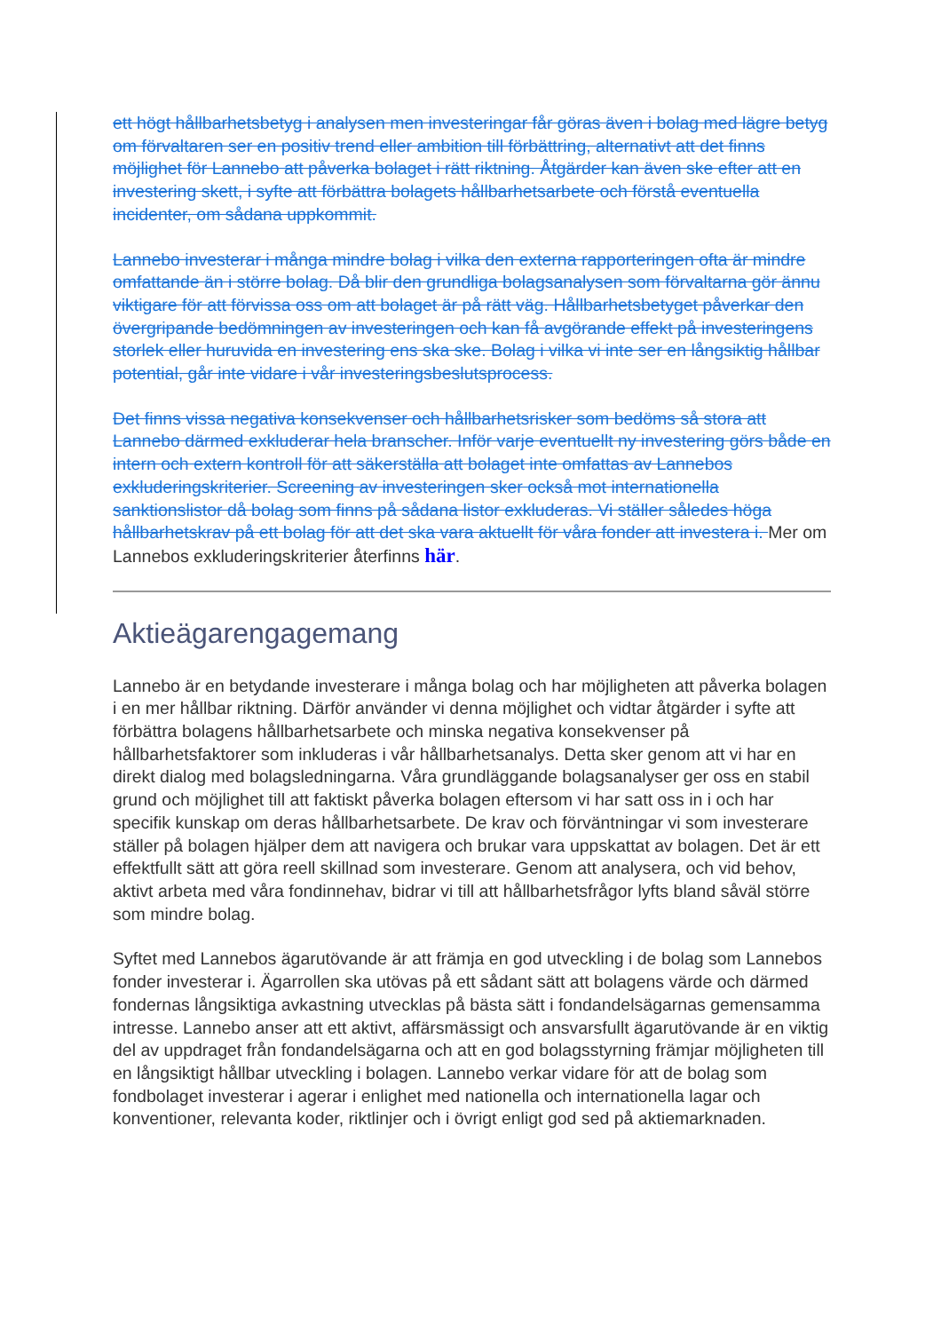ett högt hållbarhetsbetyg i analysen men investeringar får göras även i bolag med lägre betyg om förvaltaren ser en positiv trend eller ambition till förbättring, alternativt att det finns möjlighet för Lannebo att påverka bolaget i rätt riktning. Åtgärder kan även ske efter att en investering skett, i syfte att förbättra bolagets hållbarhetsarbete och förstå eventuella incidenter, om sådana uppkommit.
Lannebo investerar i många mindre bolag i vilka den externa rapporteringen ofta är mindre omfattande än i större bolag. Då blir den grundliga bolagsanalysen som förvaltarna gör ännu viktigare för att förvissa oss om att bolaget är på rätt väg. Hållbarhetsbetyget påverkar den övergripande bedömningen av investeringen och kan få avgörande effekt på investeringens storlek eller huruvida en investering ens ska ske. Bolag i vilka vi inte ser en långsiktig hållbar potential, går inte vidare i vår investeringsbeslutsprocess.
Det finns vissa negativa konsekvenser och hållbarhetsrisker som bedöms så stora att Lannebo därmed exkluderar hela branscher. Inför varje eventuellt ny investering görs både en intern och extern kontroll för att säkerställa att bolaget inte omfattas av Lannebos exkluderingskriterier. Screening av investeringen sker också mot internationella sanktionslistor då bolag som finns på sådana listor exkluderas. Vi ställer således höga hållbarhetskrav på ett bolag för att det ska vara aktuellt för våra fonder att investera i. Mer om Lannebos exkluderingskriterier återfinns här.
Aktieägarengagemang
Lannebo är en betydande investerare i många bolag och har möjligheten att påverka bolagen i en mer hållbar riktning. Därför använder vi denna möjlighet och vidtar åtgärder i syfte att förbättra bolagens hållbarhetsarbete och minska negativa konsekvenser på hållbarhetsfaktorer som inkluderas i vår hållbarhetsanalys. Detta sker genom att vi har en direkt dialog med bolagsledningarna. Våra grundläggande bolagsanalyser ger oss en stabil grund och möjlighet till att faktiskt påverka bolagen eftersom vi har satt oss in i och har specifik kunskap om deras hållbarhetsarbete. De krav och förväntningar vi som investerare ställer på bolagen hjälper dem att navigera och brukar vara uppskattat av bolagen. Det är ett effektfullt sätt att göra reell skillnad som investerare. Genom att analysera, och vid behov, aktivt arbeta med våra fondinnehav, bidrar vi till att hållbarhetsfrågor lyfts bland såväl större som mindre bolag.
Syftet med Lannebos ägarutövande är att främja en god utveckling i de bolag som Lannebos fonder investerar i. Ägarrollen ska utövas på ett sådant sätt att bolagens värde och därmed fondernas långsiktiga avkastning utvecklas på bästa sätt i fondandelsägarnas gemensamma intresse. Lannebo anser att ett aktivt, affärsmässigt och ansvarsfullt ägarutövande är en viktig del av uppdraget från fondandelsägarna och att en god bolagsstyrning främjar möjligheten till en långsiktigt hållbar utveckling i bolagen. Lannebo verkar vidare för att de bolag som fondbolaget investerar i agerar i enlighet med nationella och internationella lagar och konventioner, relevanta koder, riktlinjer och i övrigt enligt god sed på aktiemarknaden.